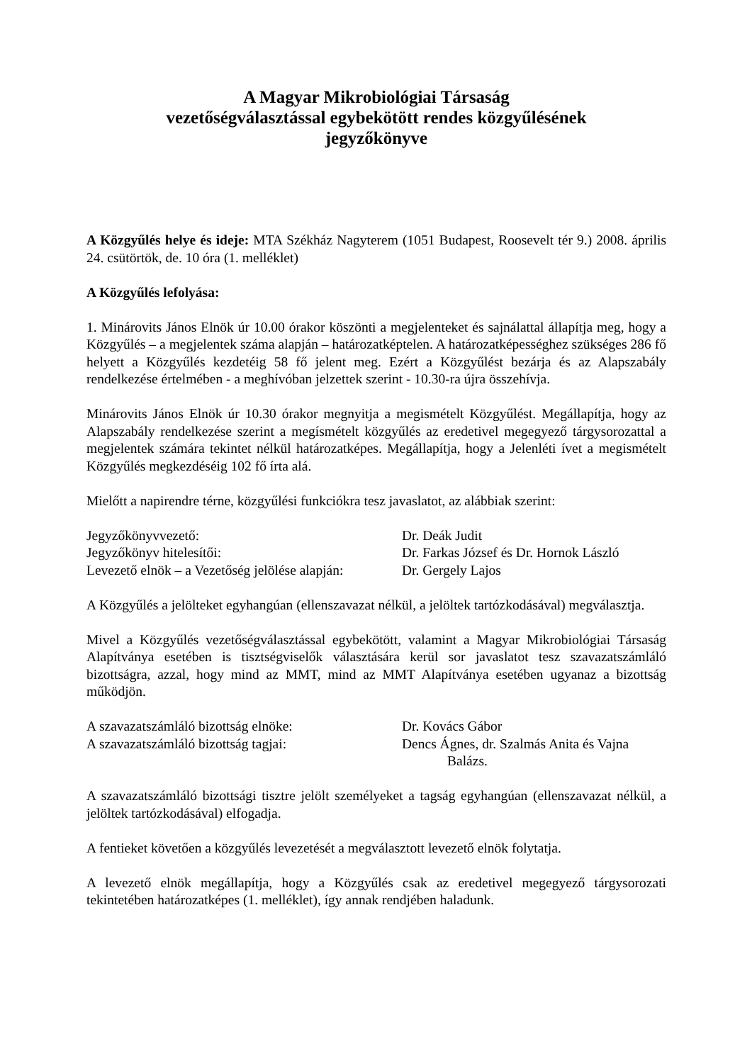A Magyar Mikrobiológiai Társaság
vezetőségválasztással egybekötött rendes közgyűlésének
jegyzőkönyve
A Közgyűlés helye és ideje: MTA Székház Nagyterem (1051 Budapest, Roosevelt tér 9.) 2008. április 24. csütörtök, de. 10 óra (1. melléklet)
A Közgyűlés lefolyása:
1. Minárovits János Elnök úr 10.00 órakor köszönti a megjelenteket és sajnálattal állapítja meg, hogy a Közgyűlés – a megjelentek száma alapján – határozatképtelen. A határozatképességhez szükséges 286 fő helyett a Közgyűlés kezdetéig 58 fő jelent meg. Ezért a Közgyűlést bezárja és az Alapszabály rendelkezése értelmében - a meghívóban jelzettek szerint - 10.30-ra újra összehívja.
Minárovits János Elnök úr 10.30 órakor megnyitja a megismételt Közgyűlést. Megállapítja, hogy az Alapszabály rendelkezése szerint a megísmételt közgyűlés az eredetivel megegyező tárgysorozattal a megjelentek számára tekintet nélkül határozatképes. Megállapítja, hogy a Jelenléti ívet a megismételt Közgyűlés megkezdéséig 102 fő írta alá.
Mielőtt a napirendre térne, közgyűlési funkciókra tesz javaslatot, az alábbiak szerint:
Jegyzőkönyvvezető: Dr. Deák Judit
Jegyzőkönyv hitelesítői: Dr. Farkas József és Dr. Hornok László
Levezető elnök – a Vezetőség jelölése alapján:
Dr. Gergely Lajos
A Közgyűlés a jelölteket egyhangúan (ellenszavazat nélkül, a jelöltek tartózkodásával) megválasztja.
Mivel a Közgyűlés vezetőségválasztással egybekötött, valamint a Magyar Mikrobiológiai Társaság Alapítványa esetében is tisztségviselők választására kerül sor javaslatot tesz szavazatszámláló bizottságra, azzal, hogy mind az MMT, mind az MMT Alapítványa esetében ugyanaz a bizottság működjön.
A szavazatszámláló bizottság elnöke: Dr. Kovács Gábor
A szavazatszámláló bizottság tagjai: Dencs Ágnes, dr. Szalmás Anita és Vajna
Balázs.
A szavazatszámláló bizottsági tisztre jelölt személyeket a tagság egyhangúan (ellenszavazat nélkül, a jelöltek tartózkodásával) elfogadja.
A fentieket követően a közgyűlés levezetését a megválasztott levezető elnök folytatja.
A levezető elnök megállapítja, hogy a Közgyűlés csak az eredetivel megegyező tárgysorozati tekintetében határozatképes (1. melléklet), így annak rendjében haladunk.